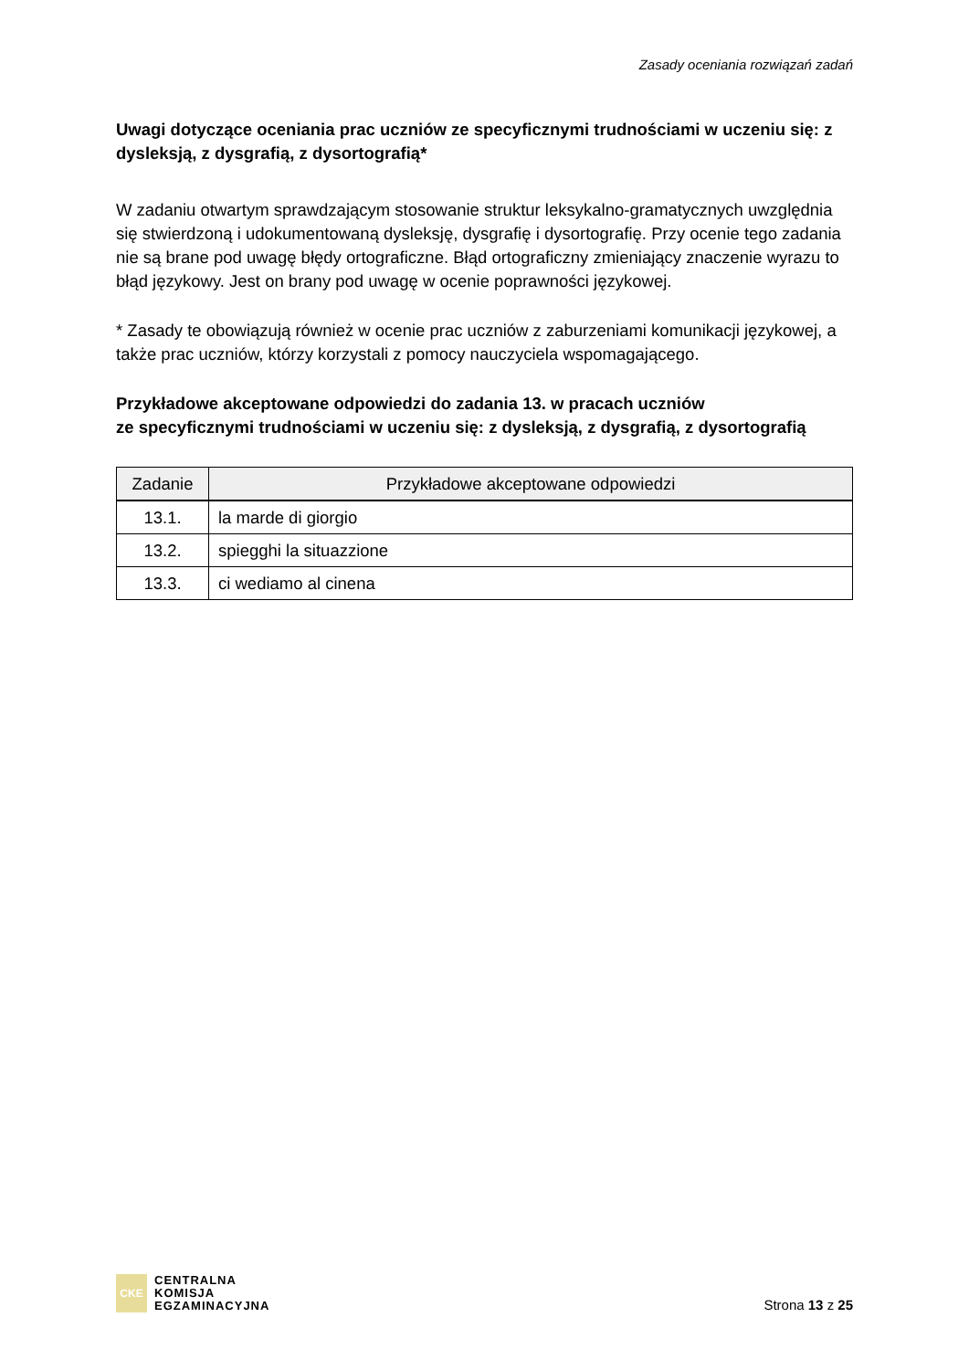Zasady oceniania rozwiązań zadań
Uwagi dotyczące oceniania prac uczniów ze specyficznymi trudnościami w uczeniu się: z dysleksją, z dysgrafią, z dysortografią*
W zadaniu otwartym sprawdzającym stosowanie struktur leksykalno-gramatycznych uwzględnia się stwierdzoną i udokumentowaną dysleksję, dysgrafię i dysortografię. Przy ocenie tego zadania nie są brane pod uwagę błędy ortograficzne. Błąd ortograficzny zmieniający znaczenie wyrazu to błąd językowy. Jest on brany pod uwagę w ocenie poprawności językowej.
* Zasady te obowiązują również w ocenie prac uczniów z zaburzeniami komunikacji językowej, a także prac uczniów, którzy korzystali z pomocy nauczyciela wspomagającego.
Przykładowe akceptowane odpowiedzi do zadania 13. w pracach uczniów
ze specyficznymi trudnościami w uczeniu się: z dysleksją, z dysgrafią, z dysortografią
| Zadanie | Przykładowe akceptowane odpowiedzi |
| --- | --- |
| 13.1. | la marde di giorgio |
| 13.2. | spiegghi la situazzione |
| 13.3. | ci wediamo al cinena |
CKE
CENTRALNA
KOMISJA
EGZAMINACYJNA
Strona 13 z 25